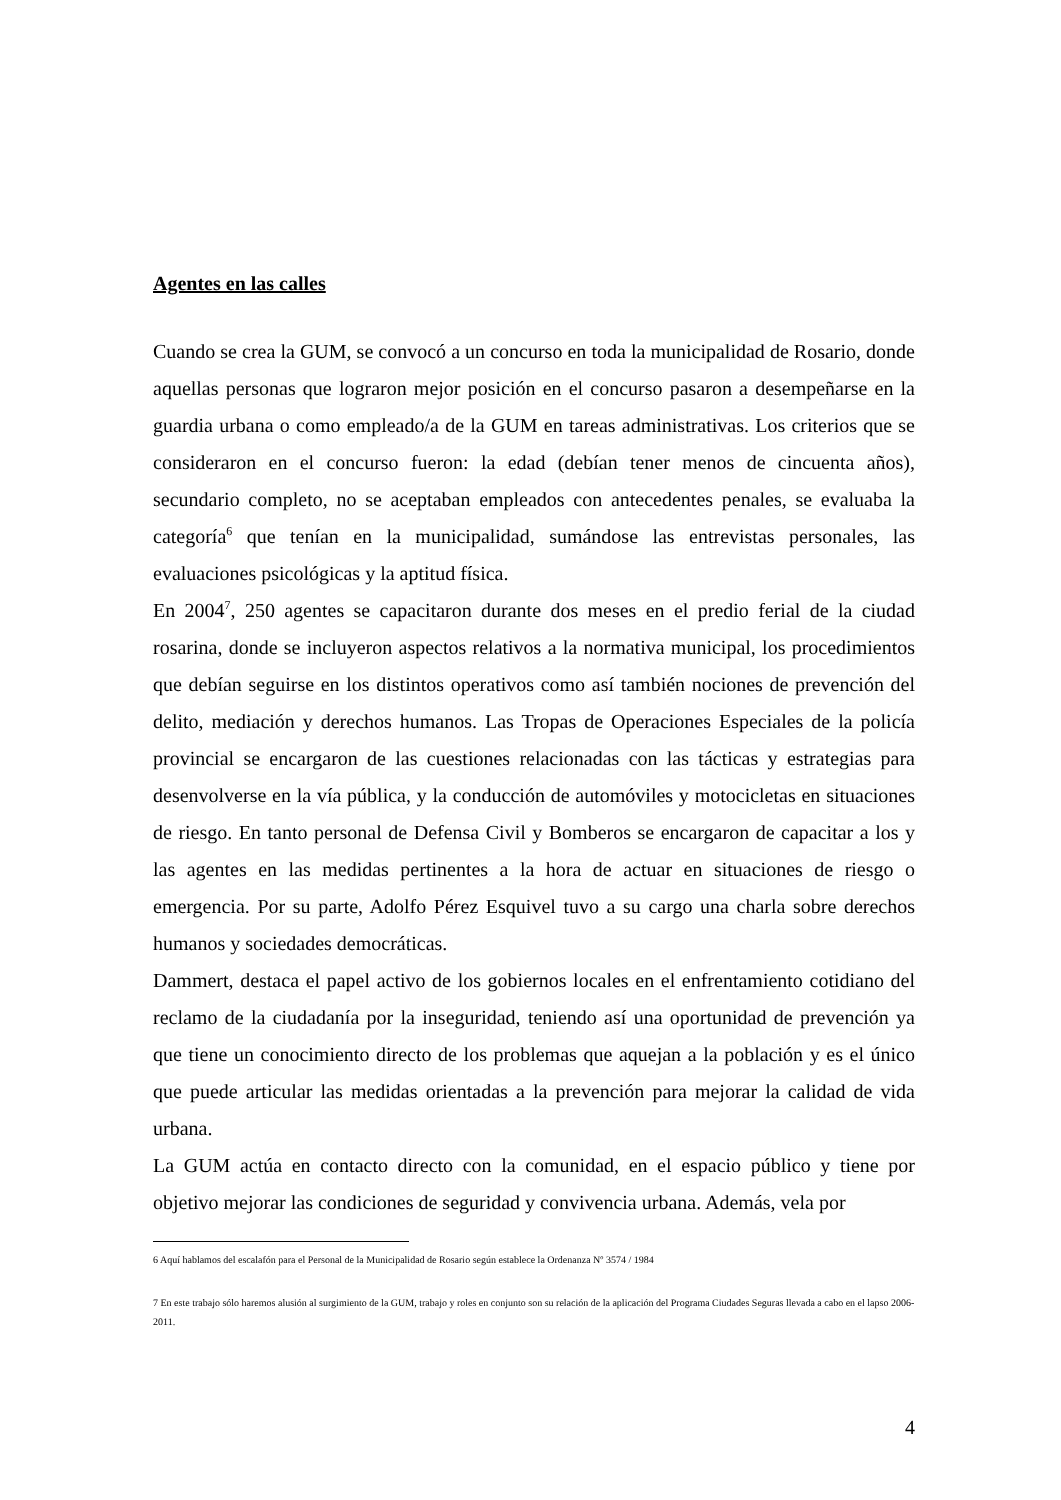Agentes en las calles
Cuando se crea la GUM, se convocó a un concurso en toda la municipalidad de Rosario, donde aquellas personas que lograron mejor posición en el concurso pasaron a desempeñarse en la guardia urbana o como empleado/a de la GUM en tareas administrativas. Los criterios que se consideraron en el concurso fueron: la edad (debían tener menos de cincuenta años), secundario completo, no se aceptaban empleados con antecedentes penales, se evaluaba la categoría<sup>6</sup> que tenían en la municipalidad, sumándose las entrevistas personales, las evaluaciones psicológicas y la aptitud física.
En 2004<sup>7</sup>, 250 agentes se capacitaron durante dos meses en el predio ferial de la ciudad rosarina, donde se incluyeron aspectos relativos a la normativa municipal, los procedimientos que debían seguirse en los distintos operativos como así también nociones de prevención del delito, mediación y derechos humanos. Las Tropas de Operaciones Especiales de la policía provincial se encargaron de las cuestiones relacionadas con las tácticas y estrategias para desenvolverse en la vía pública, y la conducción de automóviles y motocicletas en situaciones de riesgo. En tanto personal de Defensa Civil y Bomberos se encargaron de capacitar a los y las agentes en las medidas pertinentes a la hora de actuar en situaciones de riesgo o emergencia. Por su parte, Adolfo Pérez Esquivel tuvo a su cargo una charla sobre derechos humanos y sociedades democráticas.
Dammert, destaca el papel activo de los gobiernos locales en el enfrentamiento cotidiano del reclamo de la ciudadanía por la inseguridad, teniendo así una oportunidad de prevención ya que tiene un conocimiento directo de los problemas que aquejan a la población y es el único que puede articular las medidas orientadas a la prevención para mejorar la calidad de vida urbana.
La GUM actúa en contacto directo con la comunidad, en el espacio público y tiene por objetivo mejorar las condiciones de seguridad y convivencia urbana. Además, vela por
6 Aquí hablamos del escalafón para el Personal de la Municipalidad de Rosario según establece la Ordenanza Nº 3574 / 1984
7 En este trabajo sólo haremos alusión al surgimiento de la GUM, trabajo y roles en conjunto son su relación de la aplicación del Programa Ciudades Seguras llevada a cabo en el lapso 2006-2011.
4